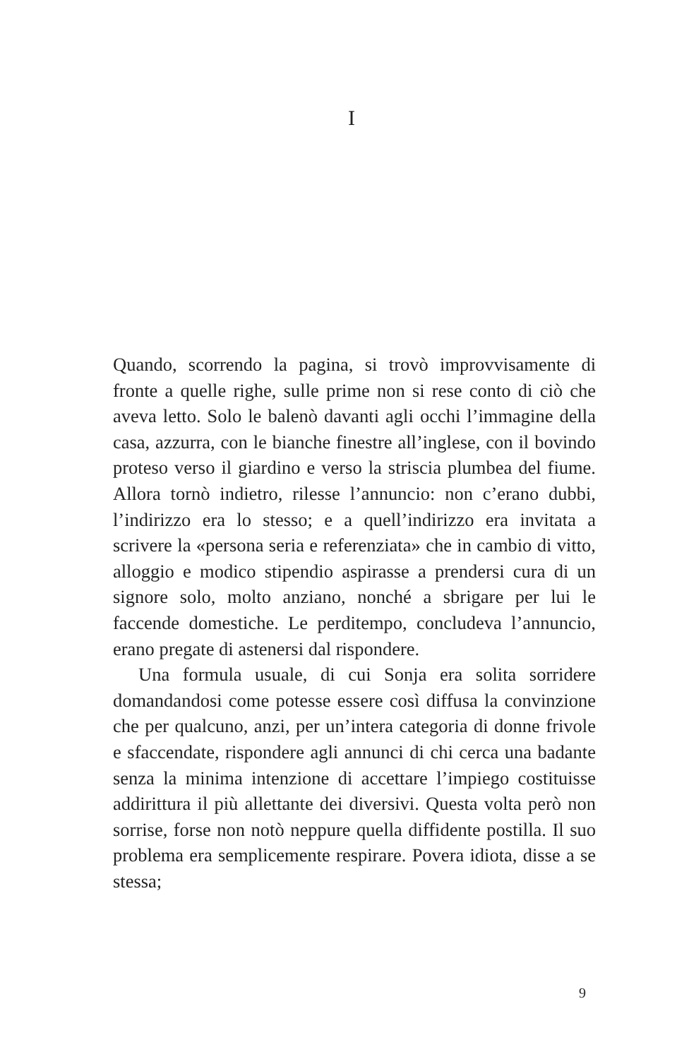I
Quando, scorrendo la pagina, si trovò improvvisamente di fronte a quelle righe, sulle prime non si rese conto di ciò che aveva letto. Solo le balenò davanti agli occhi l’immagine della casa, azzurra, con le bianche finestre all’inglese, con il bovindo proteso verso il giardino e verso la striscia plumbea del fiume. Allora tornò indietro, rilesse l’annuncio: non c’erano dubbi, l’indirizzo era lo stesso; e a quell’indirizzo era invitata a scrivere la «persona seria e referenziata» che in cambio di vitto, alloggio e modico stipendio aspirasse a prendersi cura di un signore solo, molto anziano, nonché a sbrigare per lui le faccende domestiche. Le perditempo, concludeva l’annuncio, erano pregate di astenersi dal rispondere.
Una formula usuale, di cui Sonja era solita sorridere domandandosi come potesse essere così diffusa la convinzione che per qualcuno, anzi, per un’intera categoria di donne frivole e sfaccendate, rispondere agli annunci di chi cerca una badante senza la minima intenzione di accettare l’impiego costituisse addirittura il più allettante dei diversivi. Questa volta però non sorrise, forse non notò neppure quella diffidente postilla. Il suo problema era semplicemente respirare. Povera idiota, disse a se stessa;
9